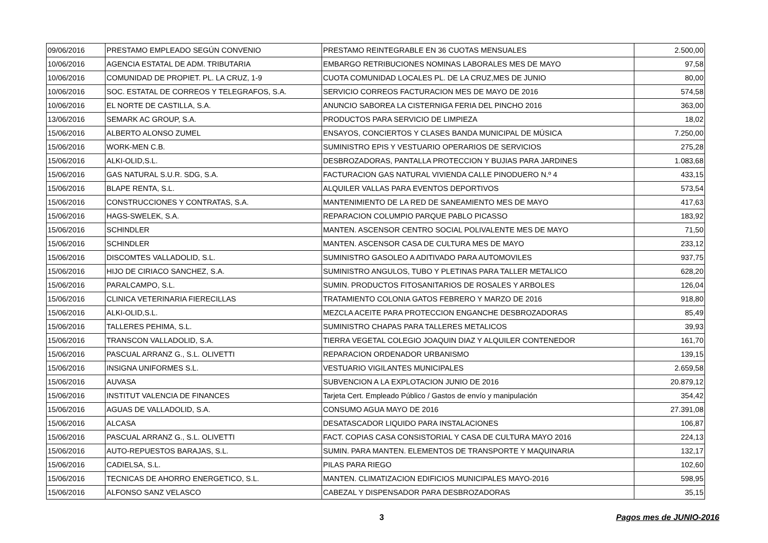| 09/06/2016 | PRESTAMO EMPLEADO SEGÚN CONVENIO | PRESTAMO REINTEGRABLE EN 36 CUOTAS MENSUALES | 2.500,00 |
| 10/06/2016 | AGENCIA ESTATAL DE ADM. TRIBUTARIA | EMBARGO RETRIBUCIONES NOMINAS LABORALES MES DE MAYO | 97,58 |
| 10/06/2016 | COMUNIDAD DE PROPIET. PL. LA CRUZ, 1-9 | CUOTA COMUNIDAD LOCALES PL. DE LA CRUZ,MES DE JUNIO | 80,00 |
| 10/06/2016 | SOC. ESTATAL DE CORREOS Y TELEGRAFOS, S.A. | SERVICIO CORREOS FACTURACION MES DE MAYO DE 2016 | 574,58 |
| 10/06/2016 | EL NORTE DE CASTILLA, S.A. | ANUNCIO SABOREA LA CISTERNIGA FERIA DEL PINCHO 2016 | 363,00 |
| 13/06/2016 | SEMARK AC GROUP, S.A. | PRODUCTOS PARA SERVICIO DE LIMPIEZA | 18,02 |
| 15/06/2016 | ALBERTO ALONSO ZUMEL | ENSAYOS, CONCIERTOS Y CLASES BANDA MUNICIPAL DE MÚSICA | 7.250,00 |
| 15/06/2016 | WORK-MEN C.B. | SUMINISTRO EPIS Y VESTUARIO OPERARIOS DE SERVICIOS | 275,28 |
| 15/06/2016 | ALKI-OLID,S.L. | DESBROZADORAS, PANTALLA PROTECCION Y BUJIAS PARA JARDINES | 1.083,68 |
| 15/06/2016 | GAS NATURAL S.U.R. SDG, S.A. | FACTURACION GAS NATURAL VIVIENDA CALLE PINODUERO N.º 4 | 433,15 |
| 15/06/2016 | BLAPE RENTA, S.L. | ALQUILER VALLAS PARA EVENTOS DEPORTIVOS | 573,54 |
| 15/06/2016 | CONSTRUCCIONES Y CONTRATAS, S.A. | MANTENIMIENTO DE LA RED DE SANEAMIENTO MES DE MAYO | 417,63 |
| 15/06/2016 | HAGS-SWELEK, S.A. | REPARACION COLUMPIO PARQUE PABLO PICASSO | 183,92 |
| 15/06/2016 | SCHINDLER | MANTEN. ASCENSOR CENTRO SOCIAL POLIVALENTE MES DE MAYO | 71,50 |
| 15/06/2016 | SCHINDLER | MANTEN. ASCENSOR CASA DE CULTURA MES DE MAYO | 233,12 |
| 15/06/2016 | DISCOMTES VALLADOLID, S.L. | SUMINISTRO GASOLEO A ADITIVADO PARA AUTOMOVILES | 937,75 |
| 15/06/2016 | HIJO DE CIRIACO SANCHEZ, S.A. | SUMINISTRO ANGULOS, TUBO Y PLETINAS PARA TALLER METALICO | 628,20 |
| 15/06/2016 | PARALCAMPO, S.L. | SUMIN. PRODUCTOS FITOSANITARIOS DE ROSALES Y ARBOLES | 126,04 |
| 15/06/2016 | CLINICA VETERINARIA FIERECILLAS | TRATAMIENTO COLONIA GATOS FEBRERO Y MARZO DE 2016 | 918,80 |
| 15/06/2016 | ALKI-OLID,S.L. | MEZCLA ACEITE PARA PROTECCION ENGANCHE DESBROZADORAS | 85,49 |
| 15/06/2016 | TALLERES PEHIMA, S.L. | SUMINISTRO CHAPAS PARA TALLERES METALICOS | 39,93 |
| 15/06/2016 | TRANSCON VALLADOLID, S.A. | TIERRA VEGETAL COLEGIO JOAQUIN DIAZ Y ALQUILER CONTENEDOR | 161,70 |
| 15/06/2016 | PASCUAL ARRANZ G., S.L. OLIVETTI | REPARACION ORDENADOR URBANISMO | 139,15 |
| 15/06/2016 | INSIGNA UNIFORMES S.L. | VESTUARIO VIGILANTES MUNICIPALES | 2.659,58 |
| 15/06/2016 | AUVASA | SUBVENCION A LA EXPLOTACION JUNIO DE 2016 | 20.879,12 |
| 15/06/2016 | INSTITUT VALENCIA DE FINANCES | Tarjeta Cert. Empleado Público / Gastos de envío y manipulación | 354,42 |
| 15/06/2016 | AGUAS DE VALLADOLID, S.A. | CONSUMO AGUA MAYO DE 2016 | 27.391,08 |
| 15/06/2016 | ALCASA | DESATASCADOR LIQUIDO PARA INSTALACIONES | 106,87 |
| 15/06/2016 | PASCUAL ARRANZ G., S.L. OLIVETTI | FACT. COPIAS CASA CONSISTORIAL Y CASA DE CULTURA MAYO 2016 | 224,13 |
| 15/06/2016 | AUTO-REPUESTOS BARAJAS, S.L. | SUMIN. PARA MANTEN. ELEMENTOS DE TRANSPORTE Y MAQUINARIA | 132,17 |
| 15/06/2016 | CADIELSA, S.L. | PILAS PARA RIEGO | 102,60 |
| 15/06/2016 | TECNICAS DE AHORRO ENERGETICO, S.L. | MANTEN. CLIMATIZACION EDIFICIOS MUNICIPALES MAYO-2016 | 598,95 |
| 15/06/2016 | ALFONSO SANZ VELASCO | CABEZAL Y DISPENSADOR PARA DESBROZADORAS | 35,15 |
3 Pagos mes de JUNIO-2016